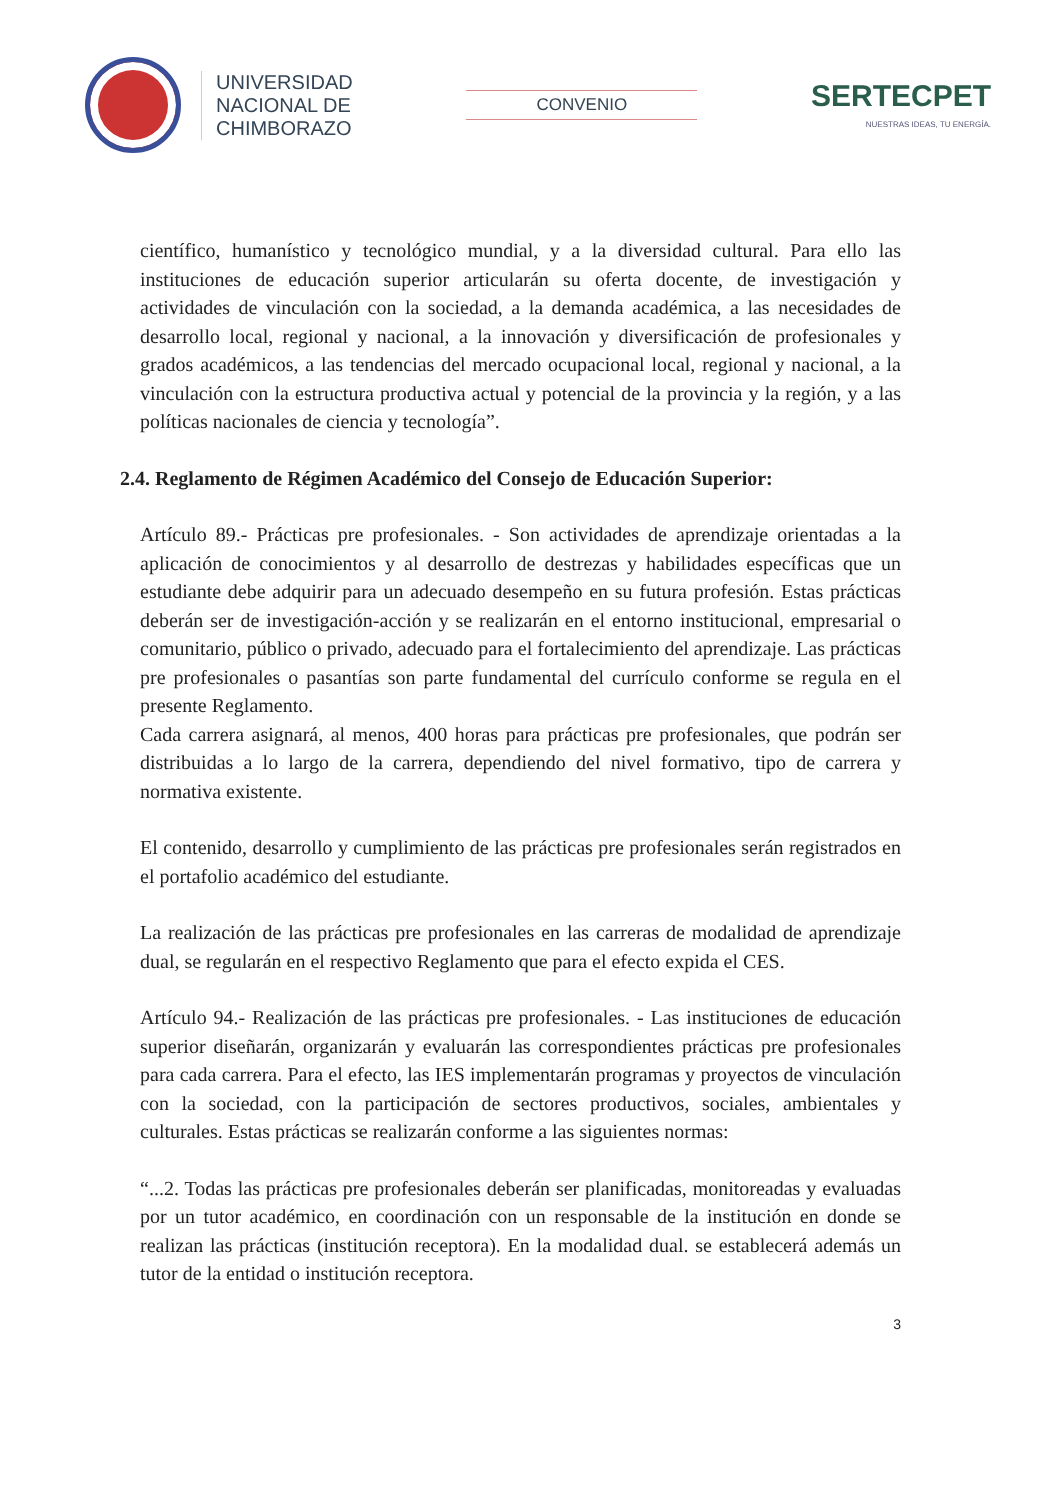UNIVERSIDAD
NACIONAL DE
CHIMBORAZO
CONVENIO
SERTECPET
NUESTRAS IDEAS, TU ENERGÍA.
científico, humanístico y tecnológico mundial, y a la diversidad cultural. Para ello las instituciones de educación superior articularán su oferta docente, de investigación y actividades de vinculación con la sociedad, a la demanda académica, a las necesidades de desarrollo local, regional y nacional, a la innovación y diversificación de profesionales y grados académicos, a las tendencias del mercado ocupacional local, regional y nacional, a la vinculación con la estructura productiva actual y potencial de la provincia y la región, y a las políticas nacionales de ciencia y tecnología”.
2.4. Reglamento de Régimen Académico del Consejo de Educación Superior:
Artículo 89.- Prácticas pre profesionales. - Son actividades de aprendizaje orientadas a la aplicación de conocimientos y al desarrollo de destrezas y habilidades específicas que un estudiante debe adquirir para un adecuado desempeño en su futura profesión. Estas prácticas deberán ser de investigación-acción y se realizarán en el entorno institucional, empresarial o comunitario, público o privado, adecuado para el fortalecimiento del aprendizaje. Las prácticas pre profesionales o pasantías son parte fundamental del currículo conforme se regula en el presente Reglamento.
Cada carrera asignará, al menos, 400 horas para prácticas pre profesionales, que podrán ser distribuidas a lo largo de la carrera, dependiendo del nivel formativo, tipo de carrera y normativa existente.
El contenido, desarrollo y cumplimiento de las prácticas pre profesionales serán registrados en el portafolio académico del estudiante.
La realización de las prácticas pre profesionales en las carreras de modalidad de aprendizaje dual, se regularán en el respectivo Reglamento que para el efecto expida el CES.
Artículo 94.- Realización de las prácticas pre profesionales. - Las instituciones de educación superior diseñarán, organizarán y evaluarán las correspondientes prácticas pre profesionales para cada carrera. Para el efecto, las IES implementarán programas y proyectos de vinculación con la sociedad, con la participación de sectores productivos, sociales, ambientales y culturales. Estas prácticas se realizarán conforme a las siguientes normas:
“...2. Todas las prácticas pre profesionales deberán ser planificadas, monitoreadas y evaluadas por un tutor académico, en coordinación con un responsable de la institución en donde se realizan las prácticas (institución receptora). En la modalidad dual. se establecerá además un tutor de la entidad o institución receptora.
3